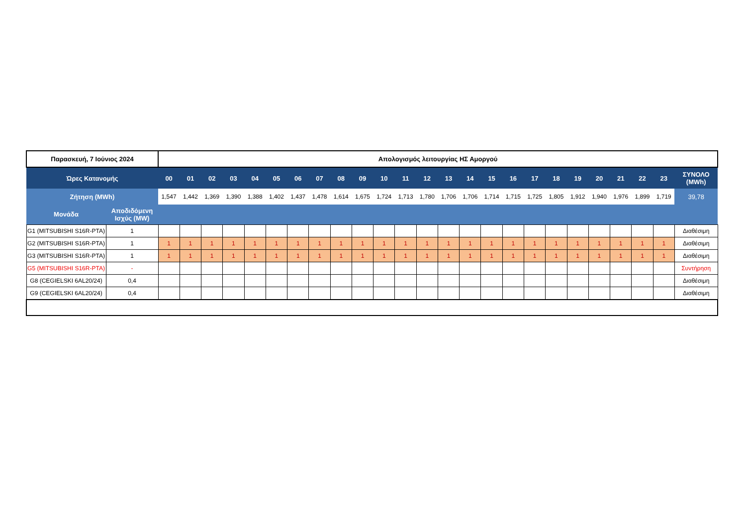| Παρασκευή, 7 Ιούνιος 2024 | | Απολογισμός λειτουργίας ΗΣ Αμοργού | | | | | | | | | | | | | | | | | | | | | | | | |
| Ώρες Κατανομής | | 00 | 01 | 02 | 03 | 04 | 05 | 06 | 07 | 08 | 09 | 10 | 11 | 12 | 13 | 14 | 15 | 16 | 17 | 18 | 19 | 20 | 21 | 22 | 23 | ΣΥΝΟΛΟ (MWh) |
| Ζήτηση (MWh) | | 1,547 | 1,442 | 1,369 | 1,390 | 1,388 | 1,402 | 1,437 | 1,478 | 1,614 | 1,675 | 1,724 | 1,713 | 1,780 | 1,706 | 1,706 | 1,714 | 1,715 | 1,725 | 1,805 | 1,912 | 1,940 | 1,976 | 1,899 | 1,719 | 39,78 |
| Μονάδα | Αποδιδόμενη Ισχύς (MW) | | | | | | | | | | | | | | | | | | | | | | | | | |
| G1 (MITSUBISHI S16R-PTA) | 1 | | | | | | | | | | | | | | | | | | | | | | | | | Διαθέσιμη |
| G2 (MITSUBISHI S16R-PTA) | 1 | 1 | 1 | 1 | 1 | 1 | 1 | 1 | 1 | 1 | 1 | 1 | 1 | 1 | 1 | 1 | 1 | 1 | 1 | 1 | 1 | 1 | 1 | 1 | 1 | Διαθέσιμη |
| G3 (MITSUBISHI S16R-PTA) | 1 | 1 | 1 | 1 | 1 | 1 | 1 | 1 | 1 | 1 | 1 | 1 | 1 | 1 | 1 | 1 | 1 | 1 | 1 | 1 | 1 | 1 | 1 | 1 | 1 | Διαθέσιμη |
| G5 (MITSUBISHI S16R-PTA) | - | | | | | | | | | | | | | | | | | | | | | | | | | Συντήρηση |
| G8 (CEGIELSKI 6AL20/24) | 0,4 | | | | | | | | | | | | | | | | | | | | | | | | | Διαθέσιμη |
| G9 (CEGIELSKI 6AL20/24) | 0,4 | | | | | | | | | | | | | | | | | | | | | | | | | Διαθέσιμη |